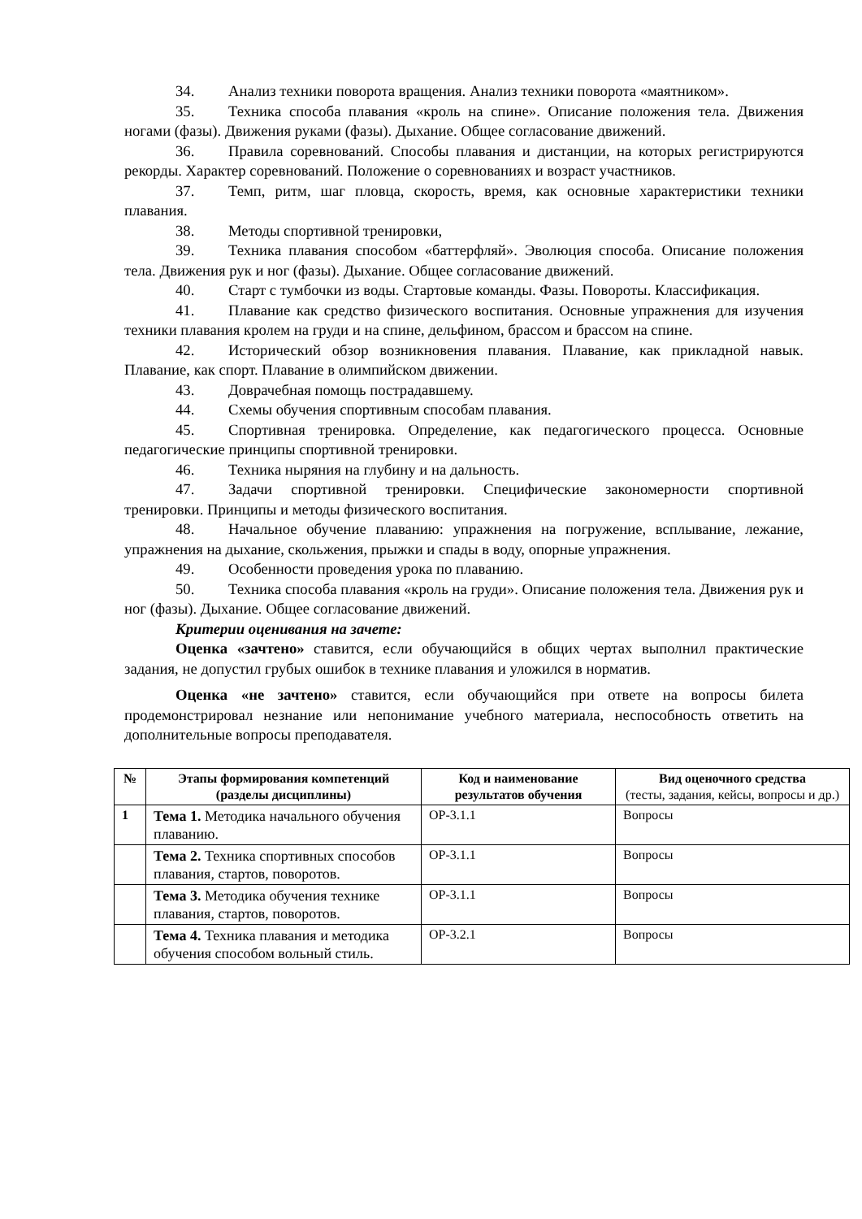34. Анализ техники поворота вращения. Анализ техники поворота «маятником».
35. Техника способа плавания «кроль на спине». Описание положения тела. Движения ногами (фазы). Движения руками (фазы). Дыхание. Общее согласование движений.
36. Правила соревнований. Способы плавания и дистанции, на которых регистрируются рекорды. Характер соревнований. Положение о соревнованиях и возраст участников.
37. Темп, ритм, шаг пловца, скорость, время, как основные характеристики техники плавания.
38. Методы спортивной тренировки,
39. Техника плавания способом «баттерфляй». Эволюция способа. Описание положения тела. Движения рук и ног (фазы). Дыхание. Общее согласование движений.
40. Старт с тумбочки из воды. Стартовые команды. Фазы. Повороты. Классификация.
41. Плавание как средство физического воспитания. Основные упражнения для изучения техники плавания кролем на груди и на спине, дельфином, брассом и брассом на спине.
42. Исторический обзор возникновения плавания. Плавание, как прикладной навык. Плавание, как спорт. Плавание в олимпийском движении.
43. Доврачебная помощь пострадавшему.
44. Схемы обучения спортивным способам плавания.
45. Спортивная тренировка. Определение, как педагогического процесса. Основные педагогические принципы спортивной тренировки.
46. Техника ныряния на глубину и на дальность.
47. Задачи спортивной тренировки. Специфические закономерности спортивной тренировки. Принципы и методы физического воспитания.
48. Начальное обучение плаванию: упражнения на погружение, всплывание, лежание, упражнения на дыхание, скольжения, прыжки и спады в воду, опорные упражнения.
49. Особенности проведения урока по плаванию.
50. Техника способа плавания «кроль на груди». Описание положения тела. Движения рук и ног (фазы). Дыхание. Общее согласование движений.
Критерии оценивания на зачете:
Оценка «зачтено» ставится, если обучающийся в общих чертах выполнил практические задания, не допустил грубых ошибок в технике плавания и уложился в норматив.
Оценка «не зачтено» ставится, если обучающийся при ответе на вопросы билета продемонстрировал незнание или непонимание учебного материала, неспособность ответить на дополнительные вопросы преподавателя.
| № | Этапы формирования компетенций (разделы дисциплины) | Код и наименование результатов обучения | Вид оценочного средства (тесты, задания, кейсы, вопросы и др.) |
| --- | --- | --- | --- |
| 1 | Тема 1. Методика начального обучения плаванию. | ОР-3.1.1 | Вопросы |
| | Тема 2. Техника спортивных способов плавания, стартов, поворотов. | ОР-3.1.1 | Вопросы |
| | Тема 3. Методика обучения технике плавания, стартов, поворотов. | ОР-3.1.1 | Вопросы |
| | Тема 4. Техника плавания и методика обучения способом вольный стиль. | ОР-3.2.1 | Вопросы |